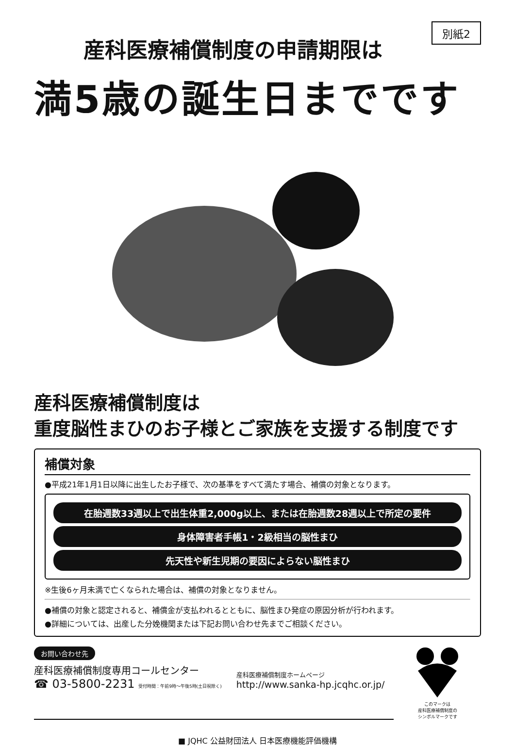別紙2
産科医療補償制度の申請期限は
満5歳の誕生日までです
産科医療補償制度は
重度脳性まひのお子様とご家族を支援する制度です
補償対象
●平成21年1月1日以降に出生したお子様で、次の基準をすべて満たす場合、補償の対象となります。
在胎週数33週以上で出生体重2,000g以上、または在胎週数28週以上で所定の要件
身体障害者手帳1・2級相当の脳性まひ
先天性や新生児期の要因によらない脳性まひ
※生後6ヶ月未満で亡くなられた場合は、補償の対象となりません。
●補償の対象と認定されると、補償金が支払われるとともに、脳性まひ発症の原因分析が行われます。
●詳細については、出産した分娩機関または下記お問い合わせ先までご相談ください。
お問い合わせ先
産科医療補償制度専用コールセンター
☎ 03-5800-2231 受付時間：午前9時〜午後5時(土日祝除く)
産科医療補償制度ホームページ
http://www.sanka-hp.jcqhc.or.jp/
このマークは
産科医療補償制度の
シンボルマークです
■ JQHC 公益財団法人 日本医療機能評価機構